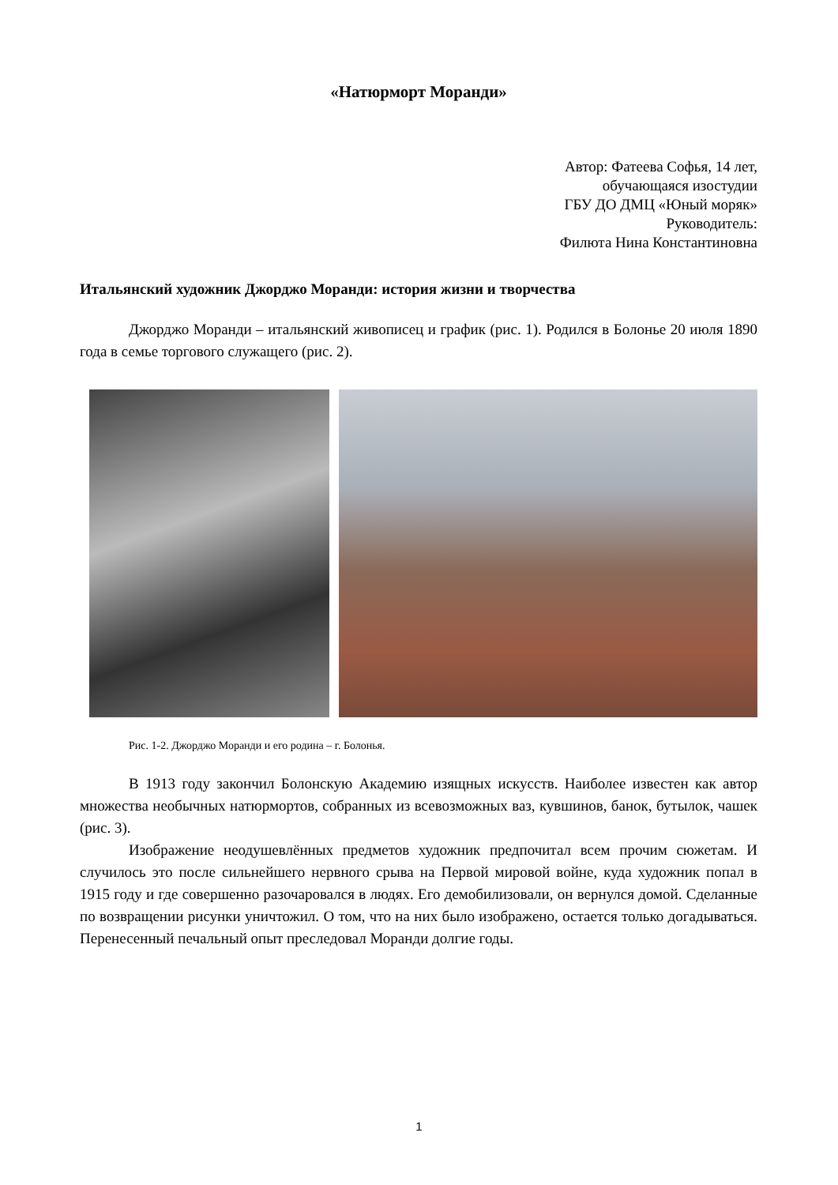«Натюрморт Моранди»
Автор: Фатеева Софья, 14 лет,
обучающаяся изостудии
ГБУ ДО ДМЦ «Юный моряк»
Руководитель:
Филюта Нина Константиновна
Итальянский художник Джорджо Моранди: история жизни и творчества
Джорджо Моранди – итальянский живописец и график (рис. 1). Родился в Болонье 20 июля 1890 года в семье торгового служащего (рис. 2).
Рис. 1-2. Джорджо Моранди и его родина – г. Болонья.
В 1913 году закончил Болонскую Академию изящных искусств. Наиболее известен как автор множества необычных натюрмортов, собранных из всевозможных ваз, кувшинов, банок, бутылок, чашек (рис. 3).
Изображение неодушевлённых предметов художник предпочитал всем прочим сюжетам. И случилось это после сильнейшего нервного срыва на Первой мировой войне, куда художник попал в 1915 году и где совершенно разочаровался в людях. Его демобилизовали, он вернулся домой. Сделанные по возвращении рисунки уничтожил. О том, что на них было изображено, остается только догадываться. Перенесенный печальный опыт преследовал Моранди долгие годы.
1